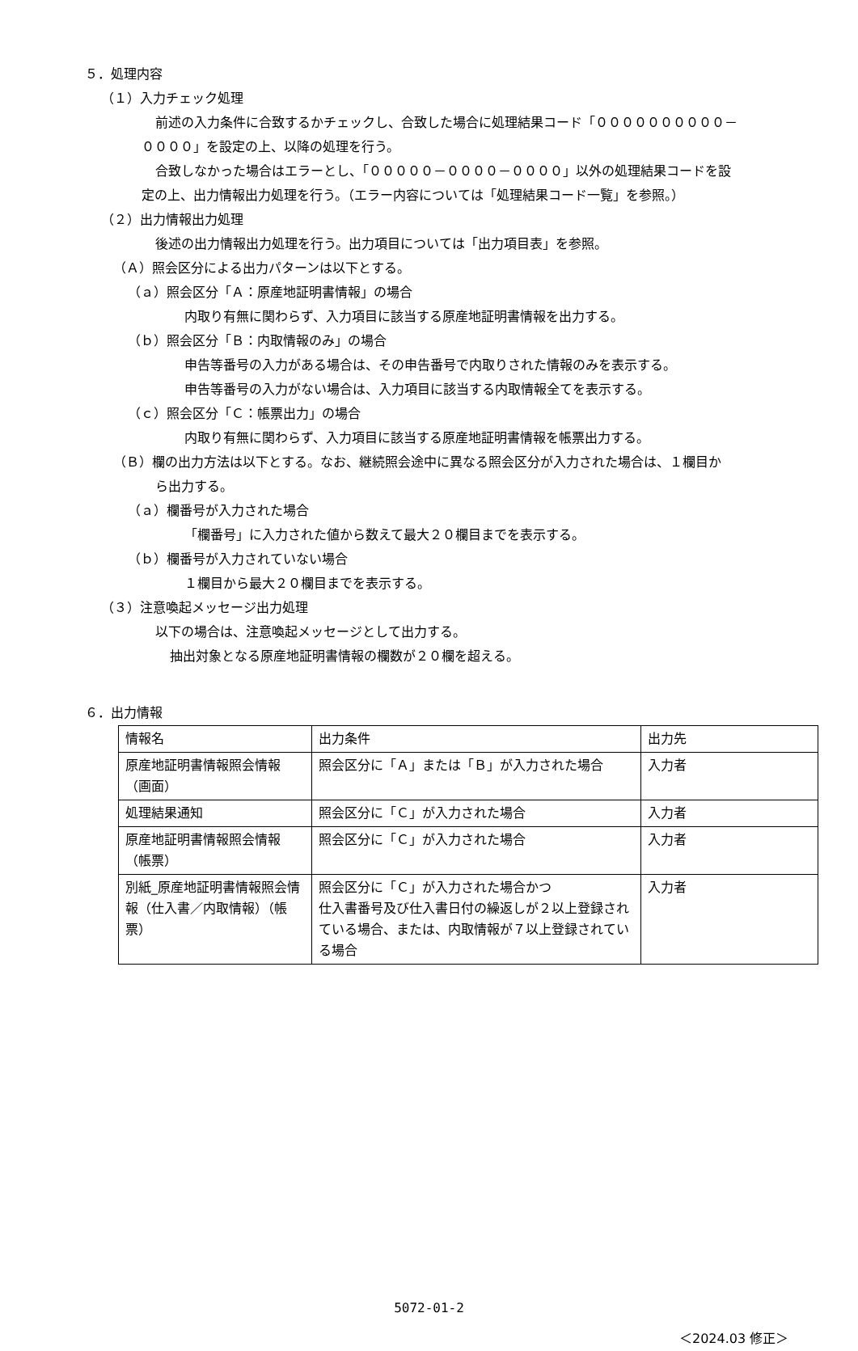５．処理内容
（１）入力チェック処理
前述の入力条件に合致するかチェックし、合致した場合に処理結果コード「００００００００００－
００００」を設定の上、以降の処理を行う。
合致しなかった場合はエラーとし、「０００００－００００－００００」以外の処理結果コードを設
定の上、出力情報出力処理を行う。（エラー内容については「処理結果コード一覧」を参照。）
（２）出力情報出力処理
後述の出力情報出力処理を行う。出力項目については「出力項目表」を参照。
（Ａ）照会区分による出力パターンは以下とする。
（ａ）照会区分「Ａ：原産地証明書情報」の場合
内取り有無に関わらず、入力項目に該当する原産地証明書情報を出力する。
（ｂ）照会区分「Ｂ：内取情報のみ」の場合
申告等番号の入力がある場合は、その申告番号で内取りされた情報のみを表示する。
申告等番号の入力がない場合は、入力項目に該当する内取情報全てを表示する。
（ｃ）照会区分「Ｃ：帳票出力」の場合
内取り有無に関わらず、入力項目に該当する原産地証明書情報を帳票出力する。
（Ｂ）欄の出力方法は以下とする。なお、継続照会途中に異なる照会区分が入力された場合は、１欄目か
ら出力する。
（ａ）欄番号が入力された場合
「欄番号」に入力された値から数えて最大２０欄目までを表示する。
（ｂ）欄番号が入力されていない場合
１欄目から最大２０欄目までを表示する。
（３）注意喚起メッセージ出力処理
以下の場合は、注意喚起メッセージとして出力する。
抽出対象となる原産地証明書情報の欄数が２０欄を超える。
６．出力情報
| 情報名 | 出力条件 | 出力先 |
| 原産地証明書情報照会情報 （画面） | 照会区分に「Ａ」または「Ｂ」が入力された場合 | 入力者 |
| 処理結果通知 | 照会区分に「Ｃ」が入力された場合 | 入力者 |
| 原産地証明書情報照会情報 （帳票） | 照会区分に「Ｃ」が入力された場合 | 入力者 |
| 別紙_原産地証明書情報照会情報（仕入書／内取情報）（帳票） | 照会区分に「Ｃ」が入力された場合かつ 仕入書番号及び仕入書日付の繰返しが２以上登録されている場合、または、内取情報が７以上登録されている場合 | 入力者 |
5072-01-2
＜2024.03 修正＞